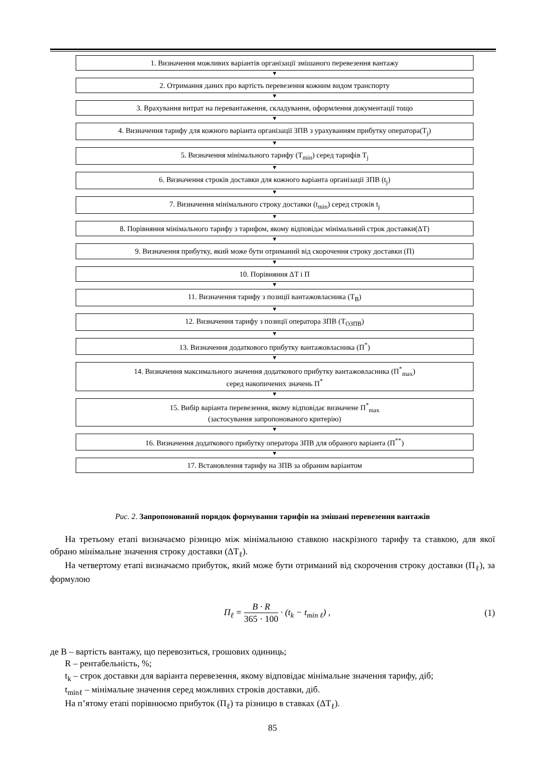1. Визначення можливих варіантів організації змішаного перевезення вантажу
▼
2. Отримання даних про вартість перевезення кожним видом транспорту
▼
3. Врахування витрат на перевантаження, складування, оформлення документації тощо
▼
4. Визначення тарифу для кожного варіанта організації ЗПВ з урахуванням прибутку оператора(T<sub>j</sub>)
▼
5. Визначення мінімального тарифу (T<sub>min</sub>) серед тарифів T<sub>j</sub>
▼
6. Визначення строків доставки для кожного варіанта організації ЗПВ (t<sub>j</sub>)
▼
7. Визначення мінімального строку доставки (t<sub>min</sub>) серед строків t<sub>j</sub>
▼
8. Порівняння мінімального тарифу з тарифом, якому відповідає мінімальний строк доставки(ΔT)
▼
9. Визначення прибутку, який може бути отриманий від скорочення строку доставки (П)
▼
10. Порівняння ΔT і П
▼
11. Визначення тарифу з позиції вантажовласника (T<sub>В</sub>)
▼
12. Визначення тарифу з позиції оператора ЗПВ (T<sub>ОЗПВ</sub>)
▼
13. Визначення додаткового прибутку вантажовласника (П<sup>*</sup>)
▼
14. Визначення максимального значення додаткового прибутку вантажовласника (П<sup>*</sup><sub>max</sub>)
серед накопичених значень П<sup>*</sup>
▼
15. Вибір варіанта перевезення, якому відповідає визначене П<sup>*</sup><sub>max</sub>
(застосування запропонованого критерію)
▼
16. Визначення додаткового прибутку оператора ЗПВ для обраного варіанта (П<sup>**</sup>)
▼
17. Встановлення тарифу на ЗПВ за обраним варіантом
Рис. 2. Запропонований порядок формування тарифів на змішані перевезення вантажів
На третьому етапі визначаємо різницю між мінімальною ставкою наскрізного тарифу та ставкою, для якої обрано мінімальне значення строку доставки (ΔT<sub>ℓ</sub>).
На четвертому етапі визначаємо прибуток, який може бути отриманий від скорочення строку доставки (П<sub>ℓ</sub>), за формулою
П<sub>ℓ</sub> = B · R 365 · 100 · (t<sub>k</sub> − t<sub>min ℓ</sub>) , (1)
де В – вартість вантажу, що перевозиться, грошових одиниць;
R – рентабельність, %;
t<sub>k</sub> – строк доставки для варіанта перевезення, якому відповідає мінімальне значення тарифу, діб;
t<sub>minℓ</sub> – мінімальне значення серед можливих строків доставки, діб.
На п’ятому етапі порівнюємо прибуток (П<sub>ℓ</sub>) та різницю в ставках (ΔT<sub>ℓ</sub>).
85